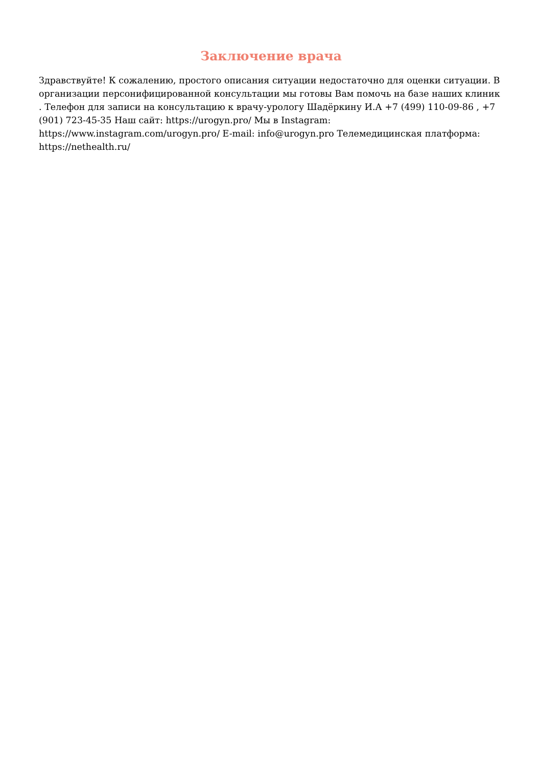Заключение врача
Здравствуйте! К сожалению, простого описания ситуации недостаточно для оценки ситуации. В организации персонифицированной консультации мы готовы Вам помочь на базе наших клиник . Телефон для записи на консультацию к врачу-урологу Шадёркину И.А +7 (499) 110-09-86 , +7 (901) 723-45-35 Наш сайт: https://urogyn.pro/ Мы в Instagram: https://www.instagram.com/urogyn.pro/ E-mail: info@urogyn.pro Телемедицинская платформа: https://nethealth.ru/